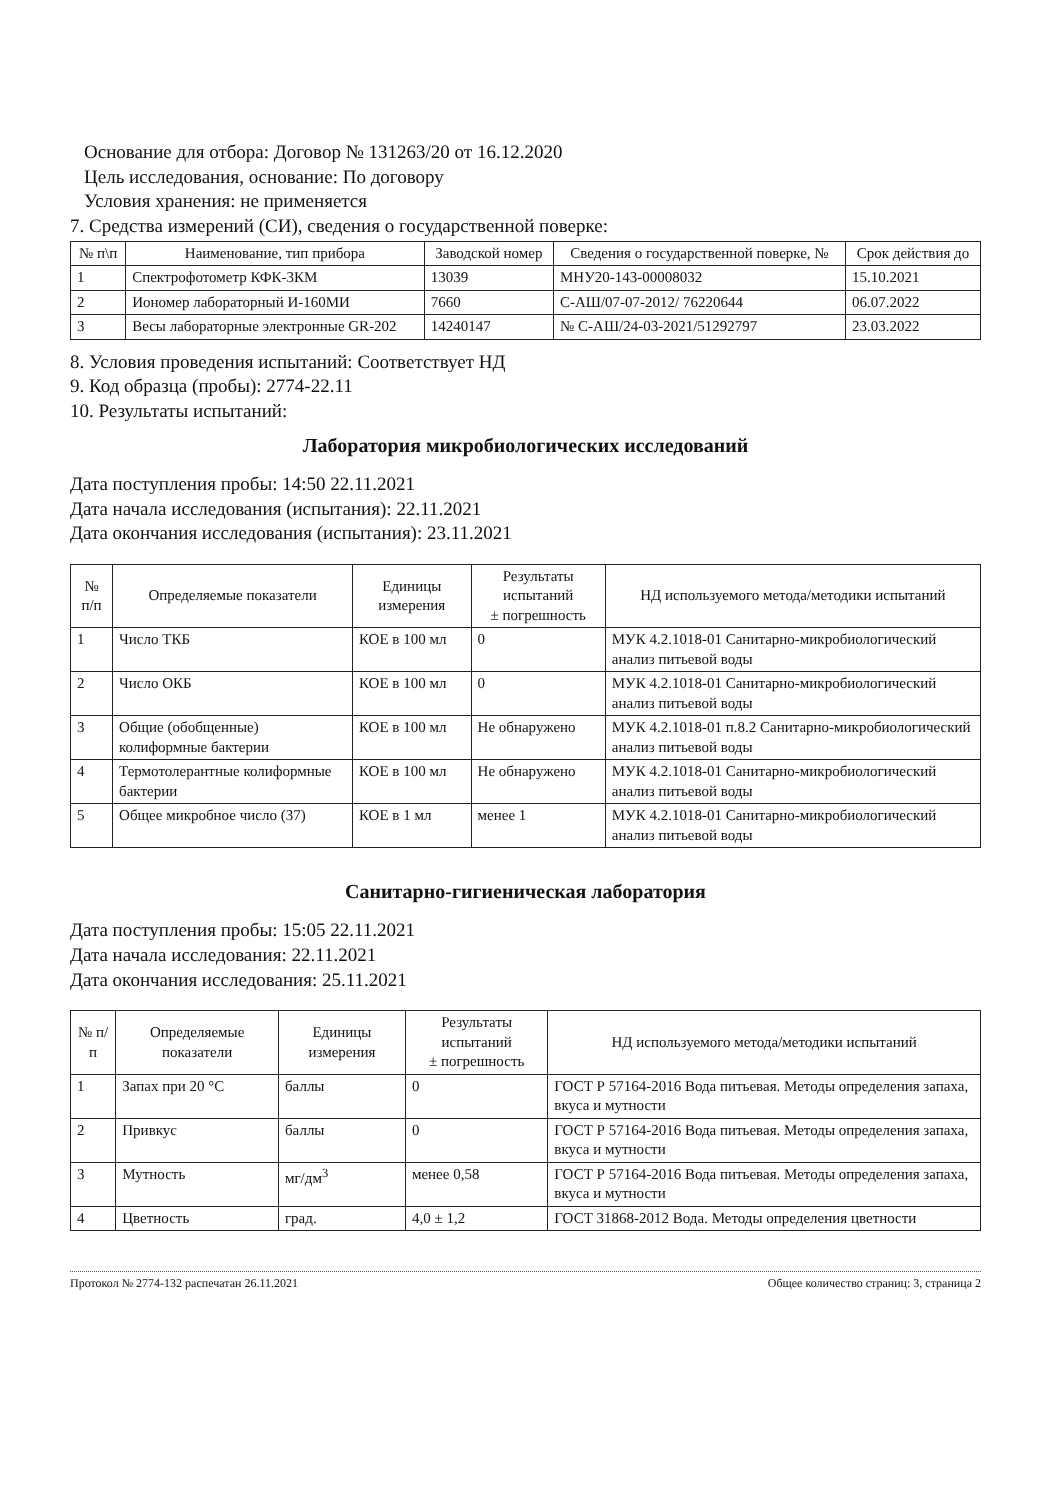Основание для отбора: Договор № 131263/20 от 16.12.2020
Цель исследования, основание: По договору
Условия хранения: не применяется
7. Средства измерений (СИ), сведения о государственной поверке:
| № п\п | Наименование, тип прибора | Заводской номер | Сведения о государственной поверке, № | Срок действия до |
| --- | --- | --- | --- | --- |
| 1 | Спектрофотометр КФК-3КМ | 13039 | МНУ20-143-00008032 | 15.10.2021 |
| 2 | Иономер лабораторный И-160МИ | 7660 | С-АШ/07-07-2012/ 76220644 | 06.07.2022 |
| 3 | Весы лабораторные электронные GR-202 | 14240147 | № С-АШ/24-03-2021/51292797 | 23.03.2022 |
8. Условия проведения испытаний: Соответствует НД
9. Код образца (пробы): 2774-22.11
10. Результаты испытаний:
Лаборатория микробиологических исследований
Дата поступления пробы: 14:50 22.11.2021
Дата начала исследования (испытания): 22.11.2021
Дата окончания исследования (испытания): 23.11.2021
| № п/п | Определяемые показатели | Единицы измерения | Результаты испытаний ± погрешность | НД используемого метода/методики испытаний |
| --- | --- | --- | --- | --- |
| 1 | Число ТКБ | КОЕ в 100 мл | 0 | МУК 4.2.1018-01 Санитарно-микробиологический анализ питьевой воды |
| 2 | Число ОКБ | КОЕ в 100 мл | 0 | МУК 4.2.1018-01 Санитарно-микробиологический анализ питьевой воды |
| 3 | Общие (обобщенные) колиформные бактерии | КОЕ в 100 мл | Не обнаружено | МУК 4.2.1018-01 п.8.2 Санитарно-микробиологический анализ питьевой воды |
| 4 | Термотолерантные колиформные бактерии | КОЕ в 100 мл | Не обнаружено | МУК 4.2.1018-01 Санитарно-микробиологический анализ питьевой воды |
| 5 | Общее микробное число (37) | КОЕ в 1 мл | менее 1 | МУК 4.2.1018-01 Санитарно-микробиологический анализ питьевой воды |
Санитарно-гигиеническая лаборатория
Дата поступления пробы: 15:05 22.11.2021
Дата начала исследования: 22.11.2021
Дата окончания исследования: 25.11.2021
| № п/п | Определяемые показатели | Единицы измерения | Результаты испытаний ± погрешность | НД используемого метода/методики испытаний |
| --- | --- | --- | --- | --- |
| 1 | Запах при 20 °С | баллы | 0 | ГОСТ Р 57164-2016 Вода питьевая. Методы определения запаха, вкуса и мутности |
| 2 | Привкус | баллы | 0 | ГОСТ Р 57164-2016 Вода питьевая. Методы определения запаха, вкуса и мутности |
| 3 | Мутность | мг/дм<sup>3</sup> | менее 0,58 | ГОСТ Р 57164-2016 Вода питьевая. Методы определения запаха, вкуса и мутности |
| 4 | Цветность | град. | 4,0 ± 1,2 | ГОСТ 31868-2012 Вода. Методы определения цветности |
Протокол № 2774-132 распечатан 26.11.2021 Общее количество страниц: 3, страница 2